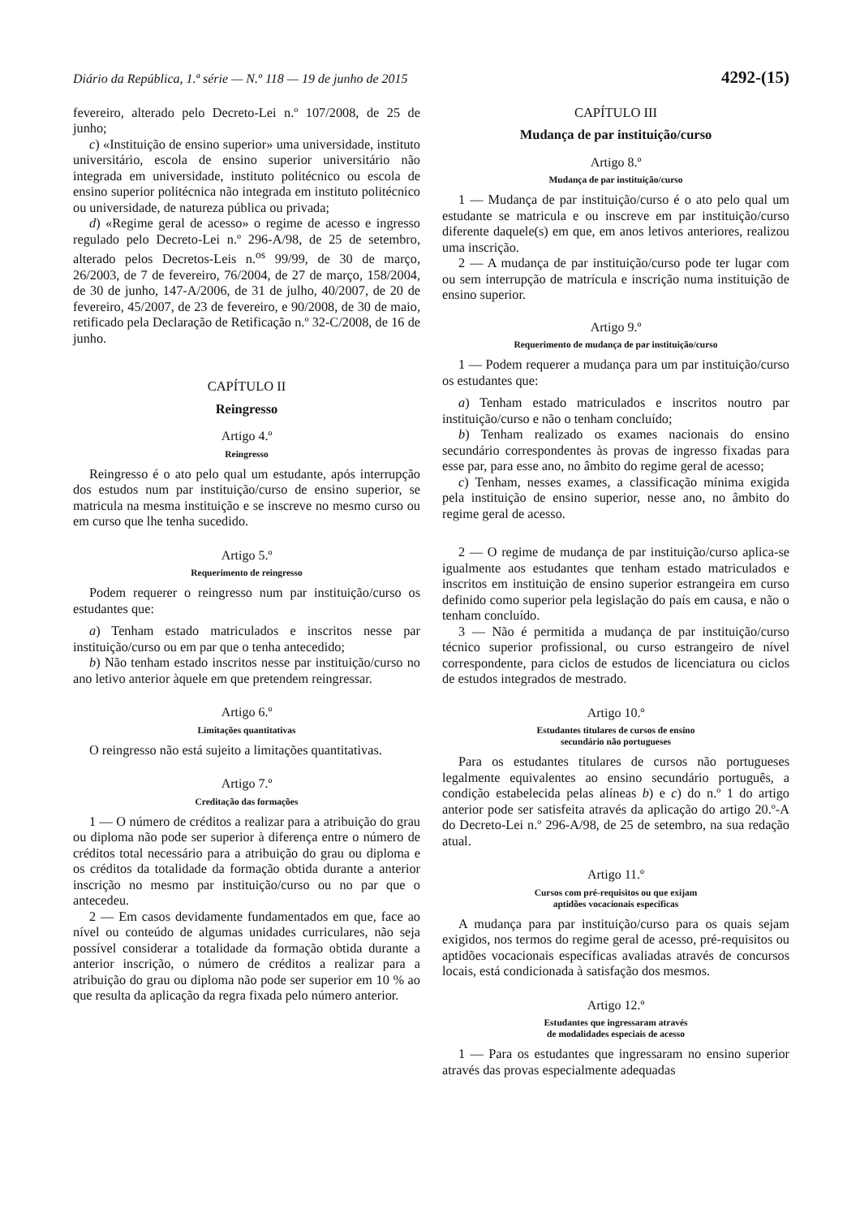Diário da República, 1.ª série — N.º 118 — 19 de junho de 2015 4292-(15)
fevereiro, alterado pelo Decreto-Lei n.º 107/2008, de 25 de junho;
c) «Instituição de ensino superior» uma universidade, instituto universitário, escola de ensino superior universitário não integrada em universidade, instituto politécnico ou escola de ensino superior politécnica não integrada em instituto politécnico ou universidade, de natureza pública ou privada;
d) «Regime geral de acesso» o regime de acesso e ingresso regulado pelo Decreto-Lei n.º 296-A/98, de 25 de setembro, alterado pelos Decretos-Leis n.<sup>os</sup> 99/99, de 30 de março, 26/2003, de 7 de fevereiro, 76/2004, de 27 de março, 158/2004, de 30 de junho, 147-A/2006, de 31 de julho, 40/2007, de 20 de fevereiro, 45/2007, de 23 de fevereiro, e 90/2008, de 30 de maio, retificado pela Declaração de Retificação n.º 32-C/2008, de 16 de junho.
CAPÍTULO II
Reingresso
Artigo 4.º
Reingresso
Reingresso é o ato pelo qual um estudante, após interrupção dos estudos num par instituição/curso de ensino superior, se matricula na mesma instituição e se inscreve no mesmo curso ou em curso que lhe tenha sucedido.
Artigo 5.º
Requerimento de reingresso
Podem requerer o reingresso num par instituição/curso os estudantes que:
a) Tenham estado matriculados e inscritos nesse par instituição/curso ou em par que o tenha antecedido;
b) Não tenham estado inscritos nesse par instituição/curso no ano letivo anterior àquele em que pretendem reingressar.
Artigo 6.º
Limitações quantitativas
O reingresso não está sujeito a limitações quantitativas.
Artigo 7.º
Creditação das formações
1 — O número de créditos a realizar para a atribuição do grau ou diploma não pode ser superior à diferença entre o número de créditos total necessário para a atribuição do grau ou diploma e os créditos da totalidade da formação obtida durante a anterior inscrição no mesmo par instituição/curso ou no par que o antecedeu.
2 — Em casos devidamente fundamentados em que, face ao nível ou conteúdo de algumas unidades curriculares, não seja possível considerar a totalidade da formação obtida durante a anterior inscrição, o número de créditos a realizar para a atribuição do grau ou diploma não pode ser superior em 10 % ao que resulta da aplicação da regra fixada pelo número anterior.
CAPÍTULO III
Mudança de par instituição/curso
Artigo 8.º
Mudança de par instituição/curso
1 — Mudança de par instituição/curso é o ato pelo qual um estudante se matricula e ou inscreve em par instituição/curso diferente daquele(s) em que, em anos letivos anteriores, realizou uma inscrição.
2 — A mudança de par instituição/curso pode ter lugar com ou sem interrupção de matrícula e inscrição numa instituição de ensino superior.
Artigo 9.º
Requerimento de mudança de par instituição/curso
1 — Podem requerer a mudança para um par instituição/curso os estudantes que:
a) Tenham estado matriculados e inscritos noutro par instituição/curso e não o tenham concluído;
b) Tenham realizado os exames nacionais do ensino secundário correspondentes às provas de ingresso fixadas para esse par, para esse ano, no âmbito do regime geral de acesso;
c) Tenham, nesses exames, a classificação mínima exigida pela instituição de ensino superior, nesse ano, no âmbito do regime geral de acesso.
2 — O regime de mudança de par instituição/curso aplica-se igualmente aos estudantes que tenham estado matriculados e inscritos em instituição de ensino superior estrangeira em curso definido como superior pela legislação do país em causa, e não o tenham concluído.
3 — Não é permitida a mudança de par instituição/curso técnico superior profissional, ou curso estrangeiro de nível correspondente, para ciclos de estudos de licenciatura ou ciclos de estudos integrados de mestrado.
Artigo 10.º
Estudantes titulares de cursos de ensino
secundário não portugueses
Para os estudantes titulares de cursos não portugueses legalmente equivalentes ao ensino secundário português, a condição estabelecida pelas alíneas b) e c) do n.º 1 do artigo anterior pode ser satisfeita através da aplicação do artigo 20.º-A do Decreto-Lei n.º 296-A/98, de 25 de setembro, na sua redação atual.
Artigo 11.º
Cursos com pré-requisitos ou que exijam
aptidões vocacionais específicas
A mudança para par instituição/curso para os quais sejam exigidos, nos termos do regime geral de acesso, pré-requisitos ou aptidões vocacionais específicas avaliadas através de concursos locais, está condicionada à satisfação dos mesmos.
Artigo 12.º
Estudantes que ingressaram através
de modalidades especiais de acesso
1 — Para os estudantes que ingressaram no ensino superior através das provas especialmente adequadas